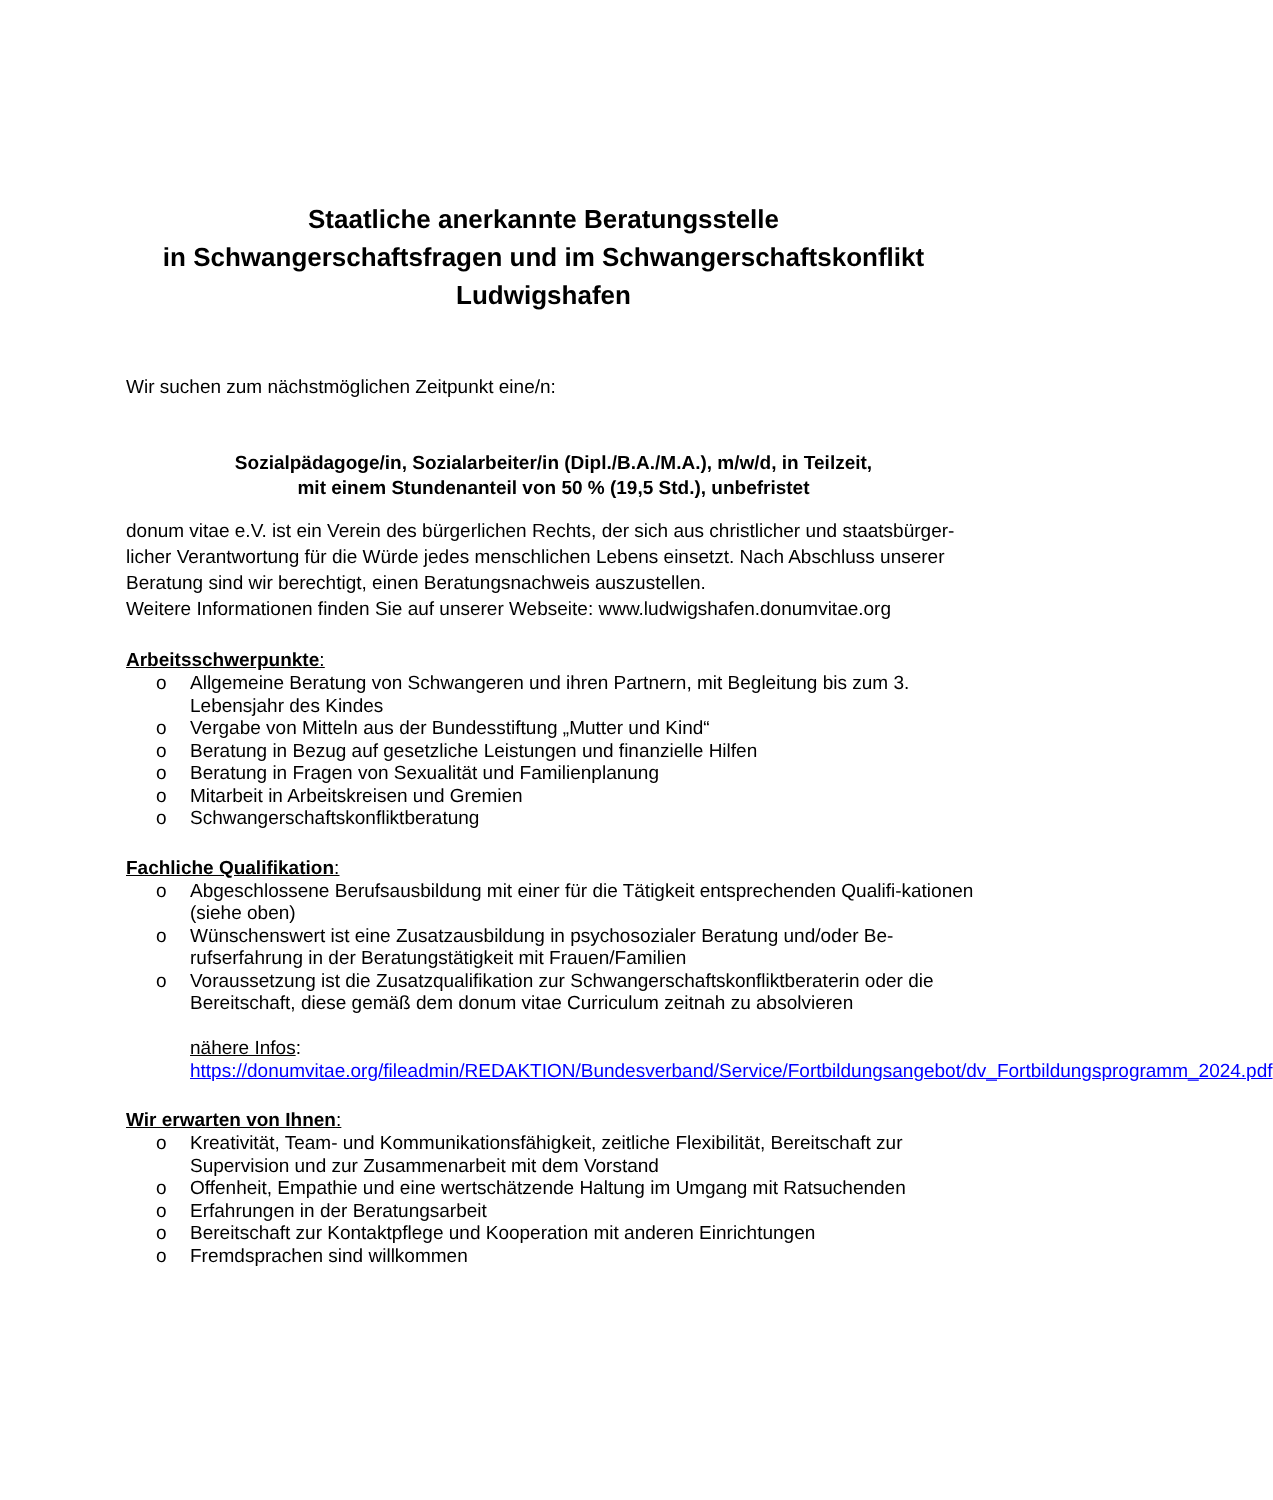Staatliche anerkannte Beratungsstelle
in Schwangerschaftsfragen und im Schwangerschaftskonflikt
Ludwigshafen
Wir suchen zum nächstmöglichen Zeitpunkt eine/n:
Sozialpädagoge/in, Sozialarbeiter/in (Dipl./B.A./M.A.), m/w/d, in Teilzeit,
mit einem Stundenanteil von 50 % (19,5 Std.), unbefristet
donum vitae e.V. ist ein Verein des bürgerlichen Rechts, der sich aus christlicher und staatsbürger-licher Verantwortung für die Würde jedes menschlichen Lebens einsetzt. Nach Abschluss unserer Beratung sind wir berechtigt, einen Beratungsnachweis auszustellen.
Weitere Informationen finden Sie auf unserer Webseite: www.ludwigshafen.donumvitae.org
Arbeitsschwerpunkte:
o Allgemeine Beratung von Schwangeren und ihren Partnern, mit Begleitung bis zum 3. Lebensjahr des Kindes
o Vergabe von Mitteln aus der Bundesstiftung „Mutter und Kind“
o Beratung in Bezug auf gesetzliche Leistungen und finanzielle Hilfen
o Beratung in Fragen von Sexualität und Familienplanung
o Mitarbeit in Arbeitskreisen und Gremien
o Schwangerschaftskonfliktberatung
Fachliche Qualifikation:
o Abgeschlossene Berufsausbildung mit einer für die Tätigkeit entsprechenden Qualifi-kationen (siehe oben)
o Wünschenswert ist eine Zusatzausbildung in psychosozialer Beratung und/oder Be-rufserfahrung in der Beratungstätigkeit mit Frauen/Familien
o Voraussetzung ist die Zusatzqualifikation zur Schwangerschaftskonfliktberaterin oder die Bereitschaft, diese gemäß dem donum vitae Curriculum zeitnah zu absolvieren
nähere Infos:
https://donumvitae.org/fileadmin/REDAKTION/Bundesverband/Service/Fortbildungsangebot/dv_Fortbildungsprogramm_2024.pdf
Wir erwarten von Ihnen:
o Kreativität, Team- und Kommunikationsfähigkeit, zeitliche Flexibilität, Bereitschaft zur Supervision und zur Zusammenarbeit mit dem Vorstand
o Offenheit, Empathie und eine wertschätzende Haltung im Umgang mit Ratsuchenden
o Erfahrungen in der Beratungsarbeit
o Bereitschaft zur Kontaktpflege und Kooperation mit anderen Einrichtungen
o Fremdsprachen sind willkommen